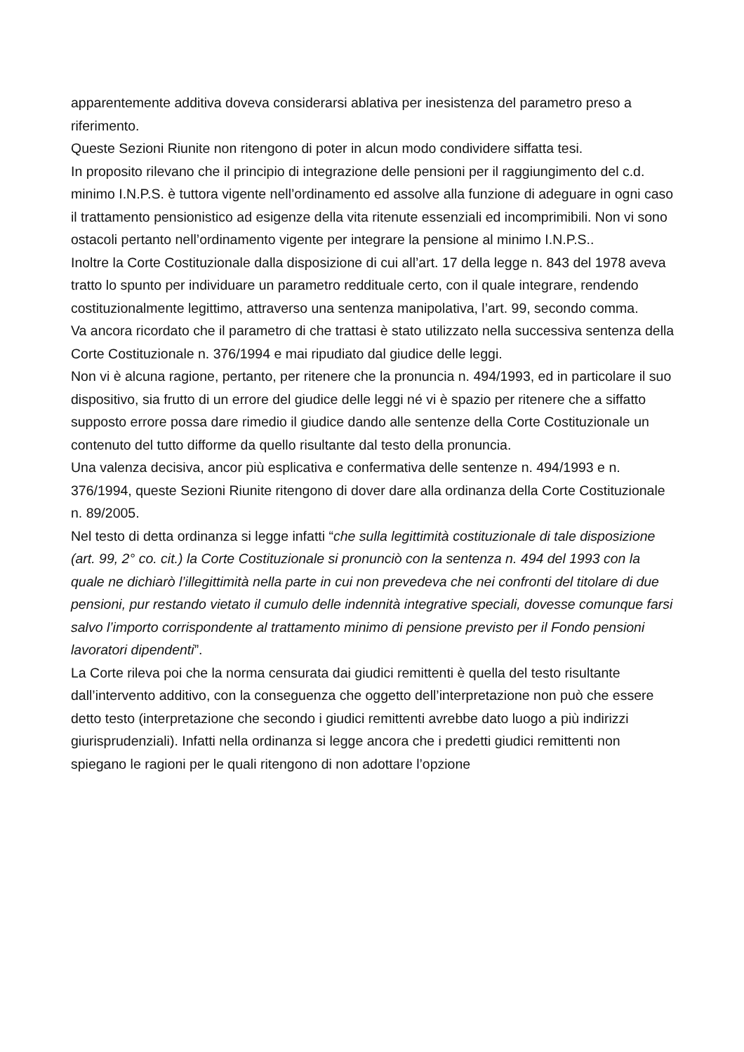apparentemente additiva doveva considerarsi ablativa per inesistenza del parametro preso a riferimento.
Queste Sezioni Riunite non ritengono di poter in alcun modo condividere siffatta tesi.
In proposito rilevano che il principio di integrazione delle pensioni per il raggiungimento del c.d. minimo I.N.P.S. è tuttora vigente nell’ordinamento ed assolve alla funzione di adeguare in ogni caso il trattamento pensionistico ad esigenze della vita ritenute essenziali ed incomprimibili. Non vi sono ostacoli pertanto nell’ordinamento vigente per integrare la pensione al minimo I.N.P.S..
Inoltre la Corte Costituzionale dalla disposizione di cui all’art. 17 della legge n. 843 del 1978 aveva tratto lo spunto per individuare un parametro reddituale certo, con il quale integrare, rendendo costituzionalmente legittimo, attraverso una sentenza manipolativa, l’art. 99, secondo comma.
Va ancora ricordato che il parametro di che trattasi è stato utilizzato nella successiva sentenza della Corte Costituzionale n. 376/1994 e mai ripudiato dal giudice delle leggi.
Non vi è alcuna ragione, pertanto, per ritenere che la pronuncia n. 494/1993, ed in particolare il suo dispositivo, sia frutto di un errore del giudice delle leggi né vi è spazio per ritenere che a siffatto supposto errore possa dare rimedio il giudice dando alle sentenze della Corte Costituzionale un contenuto del tutto difforme da quello risultante dal testo della pronuncia.
Una valenza decisiva, ancor più esplicativa e confermativa delle sentenze n. 494/1993 e n. 376/1994, queste Sezioni Riunite ritengono di dover dare alla ordinanza della Corte Costituzionale n. 89/2005.
Nel testo di detta ordinanza si legge infatti “che sulla legittimità costituzionale di tale disposizione (art. 99, 2° co. cit.) la Corte Costituzionale si pronunciò con la sentenza n. 494 del 1993 con la quale ne dichiarò l’illegittimità nella parte in cui non prevedeva che nei confronti del titolare di due pensioni, pur restando vietato il cumulo delle indennità integrative speciali, dovesse comunque farsi salvo l’importo corrispondente al trattamento minimo di pensione previsto per il Fondo pensioni lavoratori dipendenti”.
La Corte rileva poi che la norma censurata dai giudici remittenti è quella del testo risultante dall’intervento additivo, con la conseguenza che oggetto dell’interpretazione non può che essere detto testo (interpretazione che secondo i giudici remittenti avrebbe dato luogo a più indirizzi giurisprudenziali). Infatti nella ordinanza si legge ancora che i predetti giudici remittenti non spiegano le ragioni per le quali ritengono di non adottare l’opzione